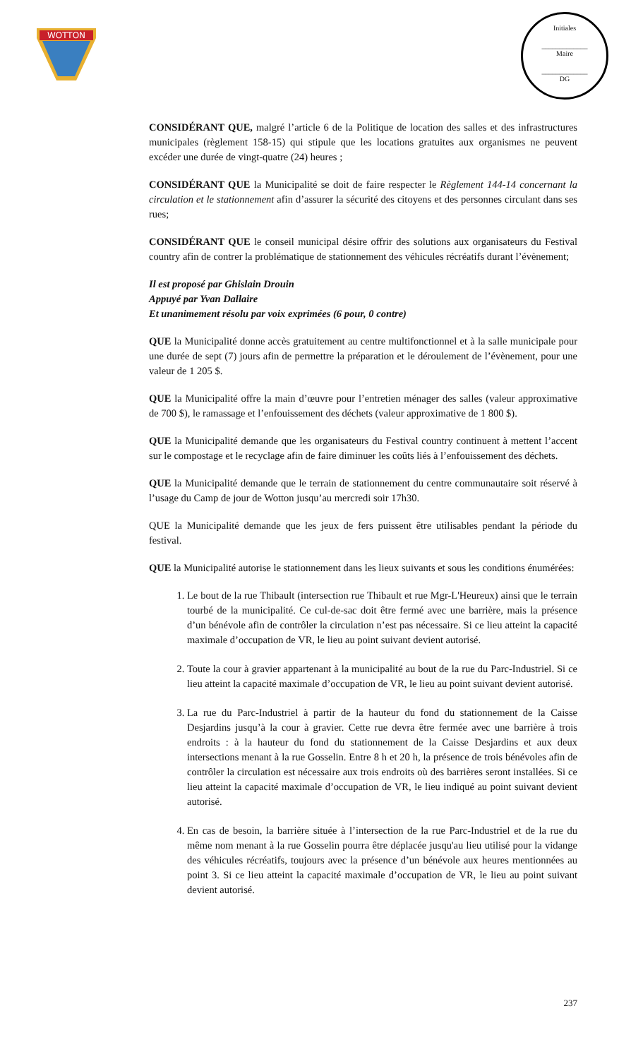WOTTON
Initiales
_____________
Maire
_____________
DG
CONSIDÉRANT QUE, malgré l’article 6 de la Politique de location des salles et des infrastructures municipales (règlement 158-15) qui stipule que les locations gratuites aux organismes ne peuvent excéder une durée de vingt-quatre (24) heures ;
CONSIDÉRANT QUE la Municipalité se doit de faire respecter le Règlement 144-14 concernant la circulation et le stationnement afin d’assurer la sécurité des citoyens et des personnes circulant dans ses rues;
CONSIDÉRANT QUE le conseil municipal désire offrir des solutions aux organisateurs du Festival country afin de contrer la problématique de stationnement des véhicules récréatifs durant l’évènement;
Il est proposé par Ghislain Drouin
Appuyé par Yvan Dallaire
Et unanimement résolu par voix exprimées (6 pour, 0 contre)
QUE la Municipalité donne accès gratuitement au centre multifonctionnel et à la salle municipale pour une durée de sept (7) jours afin de permettre la préparation et le déroulement de l’évènement, pour une valeur de 1 205 $.
QUE la Municipalité offre la main d’œuvre pour l’entretien ménager des salles (valeur approximative de 700 $), le ramassage et l’enfouissement des déchets (valeur approximative de 1 800 $).
QUE la Municipalité demande que les organisateurs du Festival country continuent à mettent l’accent sur le compostage et le recyclage afin de faire diminuer les coûts liés à l’enfouissement des déchets.
QUE la Municipalité demande que le terrain de stationnement du centre communautaire soit réservé à l’usage du Camp de jour de Wotton jusqu’au mercredi soir 17h30.
QUE la Municipalité demande que les jeux de fers puissent être utilisables pendant la période du festival.
QUE la Municipalité autorise le stationnement dans les lieux suivants et sous les conditions énumérées:
1. Le bout de la rue Thibault (intersection rue Thibault et rue Mgr-L'Heureux) ainsi que le terrain tourbé de la municipalité. Ce cul-de-sac doit être fermé avec une barrière, mais la présence d’un bénévole afin de contrôler la circulation n’est pas nécessaire. Si ce lieu atteint la capacité maximale d’occupation de VR, le lieu au point suivant devient autorisé.
2. Toute la cour à gravier appartenant à la municipalité au bout de la rue du Parc-Industriel. Si ce lieu atteint la capacité maximale d’occupation de VR, le lieu au point suivant devient autorisé.
3. La rue du Parc-Industriel à partir de la hauteur du fond du stationnement de la Caisse Desjardins jusqu’à la cour à gravier. Cette rue devra être fermée avec une barrière à trois endroits : à la hauteur du fond du stationnement de la Caisse Desjardins et aux deux intersections menant à la rue Gosselin. Entre 8 h et 20 h, la présence de trois bénévoles afin de contrôler la circulation est nécessaire aux trois endroits où des barrières seront installées. Si ce lieu atteint la capacité maximale d’occupation de VR, le lieu indiqué au point suivant devient autorisé.
4. En cas de besoin, la barrière située à l’intersection de la rue Parc-Industriel et de la rue du même nom menant à la rue Gosselin pourra être déplacée jusqu'au lieu utilisé pour la vidange des véhicules récréatifs, toujours avec la présence d’un bénévole aux heures mentionnées au point 3. Si ce lieu atteint la capacité maximale d’occupation de VR, le lieu au point suivant devient autorisé.
237